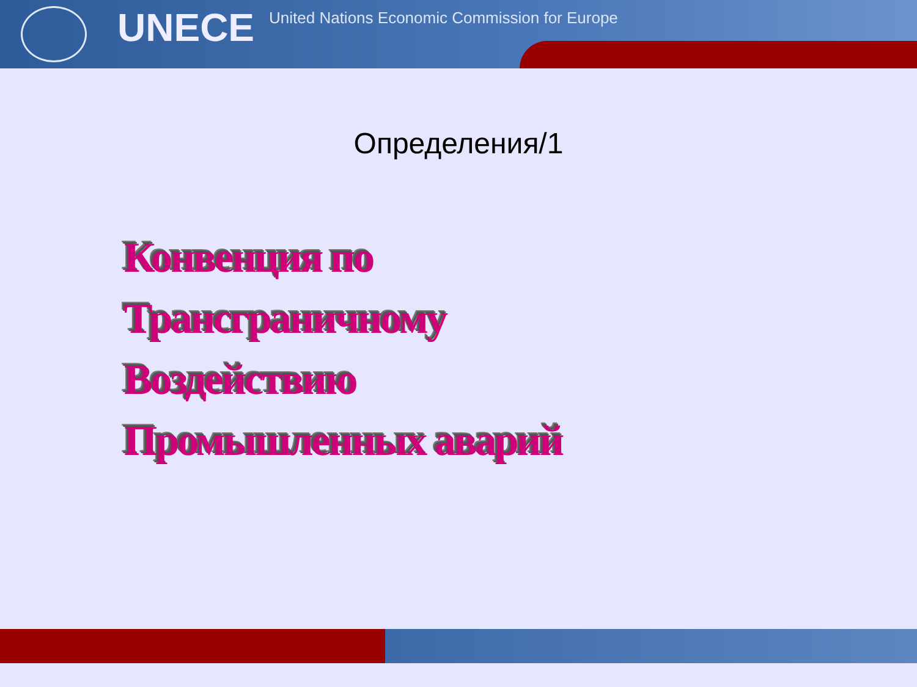UNECE
United Nations Economic Commission for Europe
Определения/1
Конвенция по
Трансграничному
Воздействию
Промышленных аварий